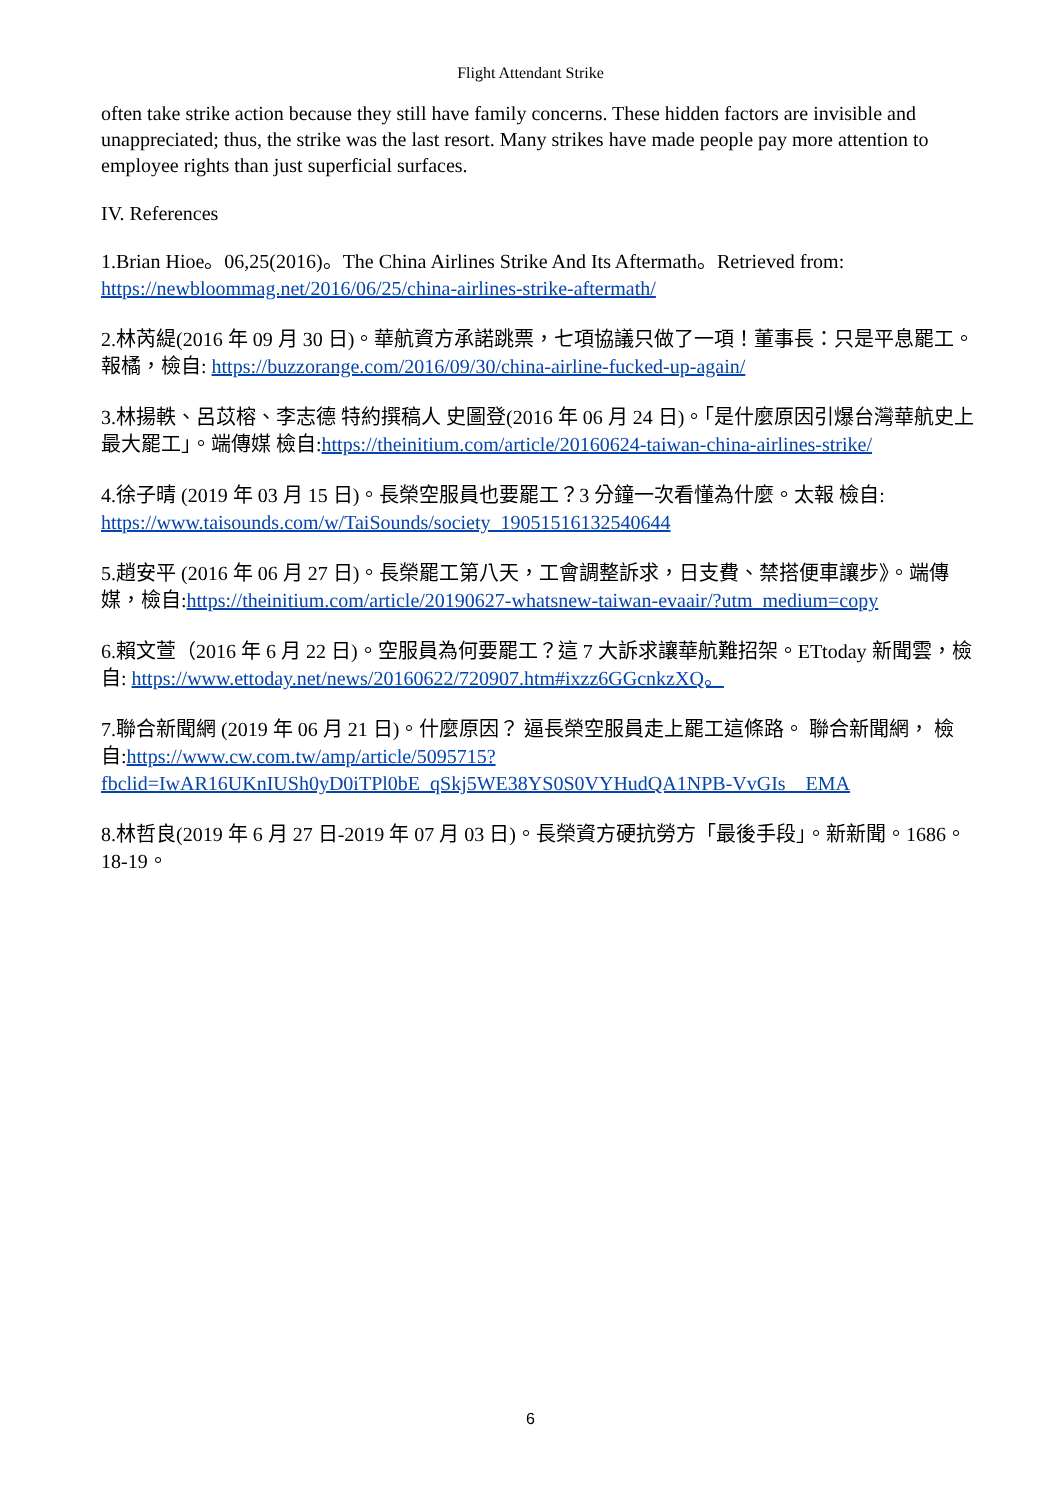Flight Attendant Strike
often take strike action because they still have family concerns. These hidden factors are invisible and unappreciated; thus, the strike was the last resort. Many strikes have made people pay more attention to employee rights than just superficial surfaces.
IV. References
1.Brian Hioe。06,25(2016)。The China Airlines Strike And Its Aftermath。Retrieved from: https://newbloommag.net/2016/06/25/china-airlines-strike-aftermath/
2.林芮緹(2016 年 09 月 30 日)。華航資方承諾跳票，七項協議只做了一項！董事長：只是平息罷工。報橘，檢自: https://buzzorange.com/2016/09/30/china-airline-fucked-up-again/
3.林揚軼、呂苡榕、李志德 特約撰稿人 史圖登(2016 年 06 月 24 日)。「是什麼原因引爆台灣華航史上最大罷工」。端傳媒 檢自:https://theinitium.com/article/20160624-taiwan-china-airlines-strike/
4.徐子晴 (2019 年 03 月 15 日)。長榮空服員也要罷工？3 分鐘一次看懂為什麼。太報 檢自: https://www.taisounds.com/w/TaiSounds/society_19051516132540644
5.趙安平 (2016 年 06 月 27 日)。長榮罷工第八天，工會調整訴求，日支費、禁搭便車讓步》。端傳媒，檢自:https://theinitium.com/article/20190627-whatsnew-taiwan-evaair/?utm_medium=copy
6.賴文萱（2016 年 6 月 22 日)。空服員為何要罷工？這 7 大訴求讓華航難招架。ETtoday 新聞雲，檢自: https://www.ettoday.net/news/20160622/720907.htm#ixzz6GGcnkzXQ。
7.聯合新聞網 (2019 年 06 月 21 日)。什麼原因？ 逼長榮空服員走上罷工這條路。 聯合新聞網， 檢自:https://www.cw.com.tw/amp/article/5095715?fbclid=IwAR16UKnIUSh0yD0iTPl0bE_qSkj5WE38YS0S0VYHudQA1NPB-VvGIs__EMA
8.林哲良(2019 年 6 月 27 日-2019 年 07 月 03 日)。長榮資方硬抗勞方「最後手段」。新新聞。1686。18-19。
6